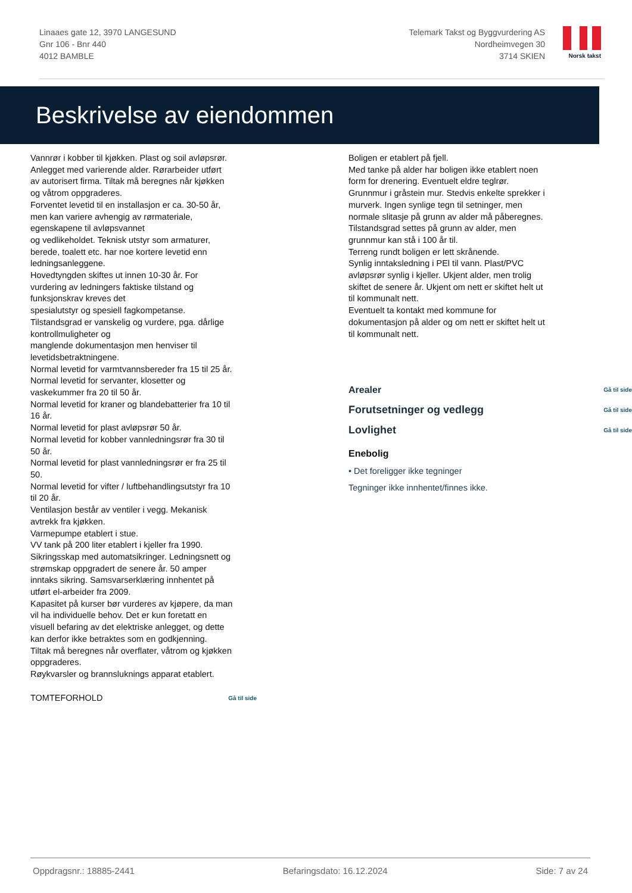Linaaes gate 12, 3970 LANGESUND
Gnr 106 - Bnr 440
4012 BAMBLE
Telemark Takst og Byggvurdering AS
Nordheimvegen 30
3714 SKIEN
Norsk takst
Beskrivelse av eiendommen
Vannrør i kobber til kjøkken. Plast og soil avløpsrør. Anlegget med varierende alder. Rørarbeider utført av autorisert firma. Tiltak må beregnes når kjøkken og våtrom oppgraderes.
Forventet levetid til en installasjon er ca. 30-50 år, men kan variere avhengig av rørmateriale, egenskapene til avløpsvannet
og vedlikeholdet. Teknisk utstyr som armaturer, berede, toalett etc. har noe kortere levetid enn ledningsanleggene.
Hovedtyngden skiftes ut innen 10-30 år. For vurdering av ledningers faktiske tilstand og funksjonskrav kreves det
spesialutstyr og spesiell fagkompetanse.
Tilstandsgrad er vanskelig og vurdere, pga. dårlige kontrollmuligheter og
manglende dokumentasjon men henviser til levetidsbetraktningene.
Normal levetid for varmtvannsbereder fra 15 til 25 år.
Normal levetid for servanter, klosetter og vaskekummer fra 20 til 50 år.
Normal levetid for kraner og blandebatterier fra 10 til 16 år.
Normal levetid for plast avløpsrør 50 år.
Normal levetid for kobber vannledningsrør fra 30 til 50 år.
Normal levetid for plast vannledningsrør er fra 25 til 50.
Normal levetid for vifter / luftbehandlingsutstyr fra 10 til 20 år.
Ventilasjon består av ventiler i vegg. Mekanisk avtrekk fra kjøkken.
Varmepumpe etablert i stue.
VV tank på 200 liter etablert i kjeller fra 1990.
Sikringsskap med automatsikringer. Ledningsnett og strømskap oppgradert de senere år. 50 amper inntaks sikring. Samsvarserklæring innhentet på utført el-arbeider fra 2009.
Kapasitet på kurser bør vurderes av kjøpere, da man vil ha individuelle behov. Det er kun foretatt en visuell befaring av det elektriske anlegget, og dette kan derfor ikke betraktes som en godkjenning.
Tiltak må beregnes når overflater, våtrom og kjøkken oppgraderes.
Røykvarsler og brannsluknings apparat etablert.
TOMTEFORHOLD Gå til side
Boligen er etablert på fjell.
Med tanke på alder har boligen ikke etablert noen form for drenering. Eventuelt eldre teglrør.
Grunnmur i gråstein mur. Stedvis enkelte sprekker i murverk. Ingen synlige tegn til setninger, men normale slitasje på grunn av alder må påberegnes.
Tilstandsgrad settes på grunn av alder, men grunnmur kan stå i 100 år til.
Terreng rundt boligen er lett skrånende.
Synlig inntaksledning i PEl til vann. Plast/PVC avløpsrør synlig i kjeller. Ukjent alder, men trolig skiftet de senere år. Ukjent om nett er skiftet helt ut til kommunalt nett.
Eventuelt ta kontakt med kommune for dokumentasjon på alder og om nett er skiftet helt ut til kommunalt nett.
Arealer Gå til side
Forutsetninger og vedlegg Gå til side
Lovlighet Gå til side
Enebolig
• Det foreligger ikke tegninger
Tegninger ikke innhentet/finnes ikke.
Oppdragsnr.: 18885-2441 Befaringsdato: 16.12.2024 Side: 7 av 24